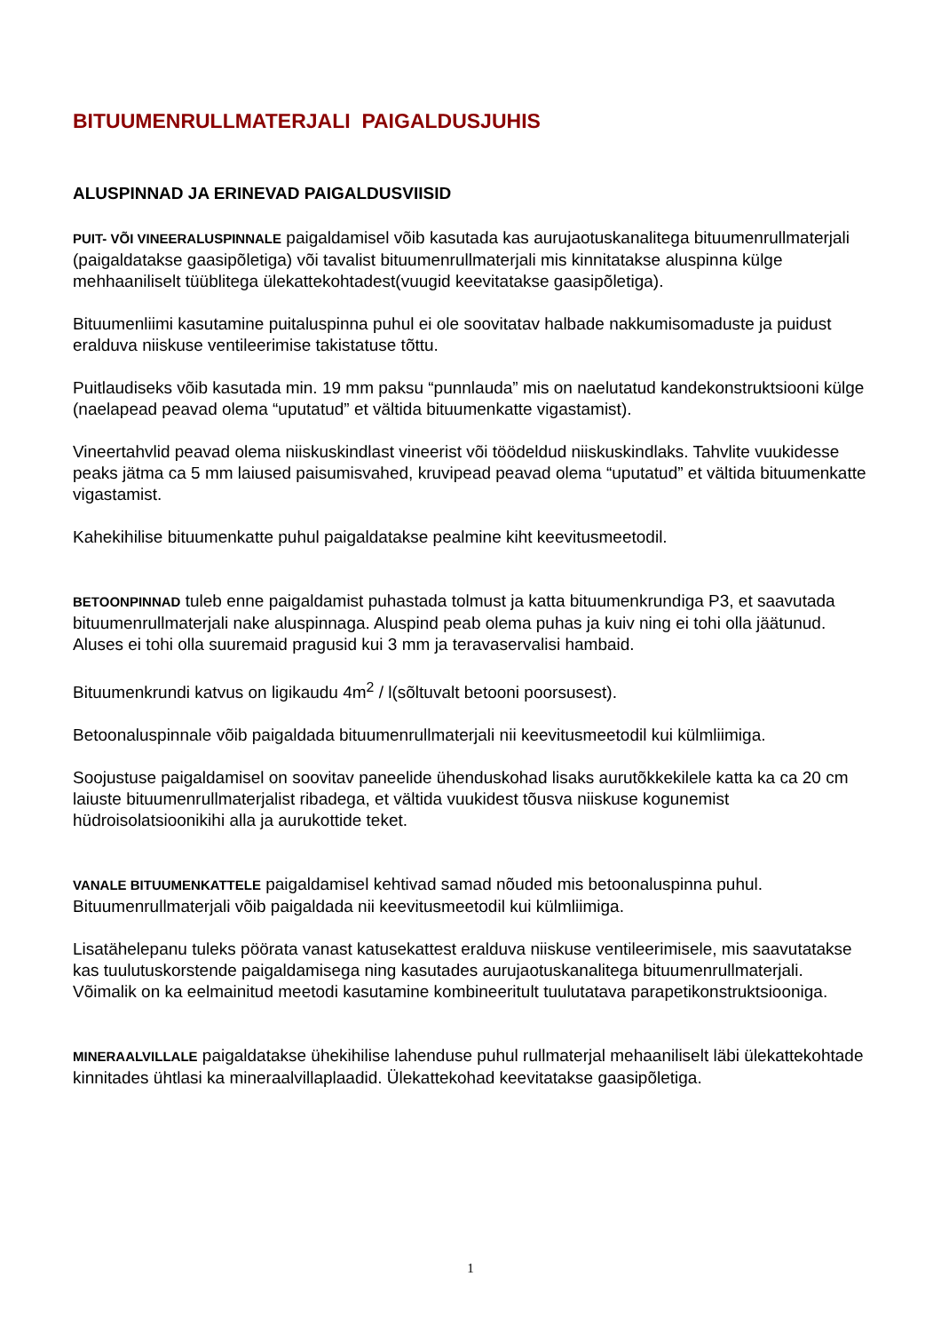BITUUMENRULLMATERJALI PAIGALDUSJUHIS
ALUSPINNAD JA ERINEVAD PAIGALDUSVIISID
PUIT- VÕI VINEERALUSPINNALE paigaldamisel võib kasutada kas aurujaotuskanalitega bituumenrullmaterjali (paigaldatakse gaasipõletiga) või tavalist bituumenrullmaterjali mis kinnitatakse aluspinna külge mehhaaniliselt tüüblitega ülekattekohtadest(vuugid keevitatakse gaasipõletiga).
Bituumenliimi kasutamine puitaluspinna puhul ei ole soovitatav halbade nakkumisomaduste ja puidust eralduva niiskuse ventileerimise takistatuse tõttu.
Puitlaudiseks võib kasutada min. 19 mm paksu “punnlauda” mis on naelutatud kandekonstruktsiooni külge (naelapead peavad olema “uputatud” et vältida bituumenkatte vigastamist).
Vineertahvlid peavad olema niiskuskindlast vineerist või töödeldud niiskuskindlaks. Tahvlite vuukidesse peaks jätma ca 5 mm laiused paisumisvahed, kruvipead peavad olema “uputatud” et vältida bituumenkatte vigastamist.
Kahekihilise bituumenkatte puhul paigaldatakse pealmine kiht keevitusmeetodil.
BETOONPINNAD tuleb enne paigaldamist puhastada tolmust ja katta bituumenkrundiga P3, et saavutada bituumenrullmaterjali nake aluspinnaga. Aluspind peab olema puhas ja kuiv ning ei tohi olla jäätunud. Aluses ei tohi olla suuremaid pragusid kui 3 mm ja teravaservalisi hambaid.
Bituumenkrundi katvus on ligikaudu 4m<sup>2</sup> / l(sõltuvalt betooni poorsusest).
Betoonaluspinnale võib paigaldada bituumenrullmaterjali nii keevitusmeetodil kui külmliimiga.
Soojustuse paigaldamisel on soovitav paneelide ühenduskohad lisaks aurutõkkekilele katta ka ca 20 cm laiuste bituumenrullmaterjalist ribadega, et vältida vuukidest tõusva niiskuse kogunemist hüdroisolatsioonikihi alla ja aurukottide teket.
VANALE BITUUMENKATTELE paigaldamisel kehtivad samad nõuded mis betoonaluspinna puhul. Bituumenrullmaterjali võib paigaldada nii keevitusmeetodil kui külmliimiga.
Lisatähelepanu tuleks pöörata vanast katusekattest eralduva niiskuse ventileerimisele, mis saavutatakse kas tuulutuskorstende paigaldamisega ning kasutades aurujaotuskanalitega bituumenrullmaterjali. Võimalik on ka eelmainitud meetodi kasutamine kombineeritult tuulutatava parapetikonstruktsiooniga.
MINERAALVILLALE paigaldatakse ühekihilise lahenduse puhul rullmaterjal mehaaniliselt läbi ülekattekohtade kinnitades ühtlasi ka mineraalvillaplaadid. Ülekattekohad keevitatakse gaasipõletiga.
1